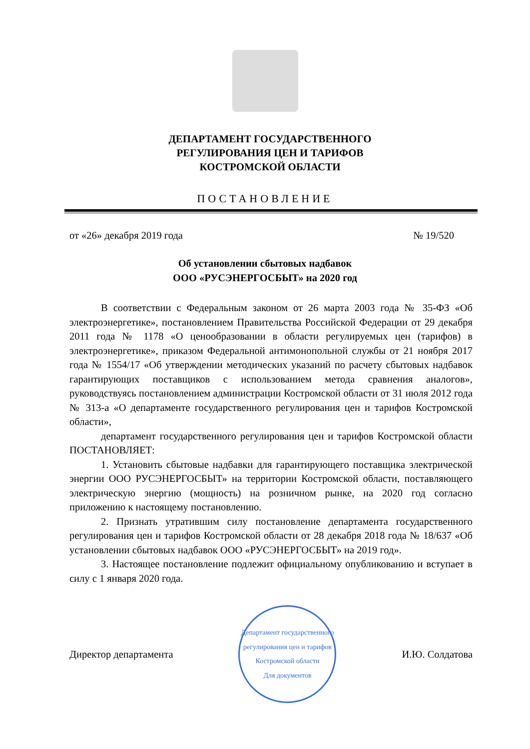ДЕПАРТАМЕНТ ГОСУДАРСТВЕННОГО
РЕГУЛИРОВАНИЯ ЦЕН И ТАРИФОВ
КОСТРОМСКОЙ ОБЛАСТИ
ПОСТАНОВЛЕНИЕ
от «26» декабря 2019 года № 19/520
Об установлении сбытовых надбавок
ООО «РУСЭНЕРГОСБЫТ» на 2020 год
В соответствии с Федеральным законом от 26 марта 2003 года № 35-ФЗ «Об электроэнергетике», постановлением Правительства Российской Федерации от 29 декабря 2011 года № 1178 «О ценообразовании в области регулируемых цен (тарифов) в электроэнергетике», приказом Федеральной антимонопольной службы от 21 ноября 2017 года № 1554/17 «Об утверждении методических указаний по расчету сбытовых надбавок гарантирующих поставщиков с использованием метода сравнения аналогов», руководствуясь постановлением администрации Костромской области от 31 июля 2012 года № 313-а «О департаменте государственного регулирования цен и тарифов Костромской области»,
департамент государственного регулирования цен и тарифов Костромской области ПОСТАНОВЛЯЕТ:
1. Установить сбытовые надбавки для гарантирующего поставщика электрической энергии ООО РУСЭНЕРГОСБЫТ» на территории Костромской области, поставляющего электрическую энергию (мощность) на розничном рынке, на 2020 год согласно приложению к настоящему постановлению.
2. Признать утратившим силу постановление департамента государственного регулирования цен и тарифов Костромской области от 28 декабря 2018 года № 18/637 «Об установлении сбытовых надбавок ООО «РУСЭНЕРГОСБЫТ» на 2019 год».
3. Настоящее постановление подлежит официальному опубликованию и вступает в силу с 1 января 2020 года.
Директор департамента
Департамент государственного регулирования цен и тарифов Костромской области
Для документов
И.Ю. Солдатова